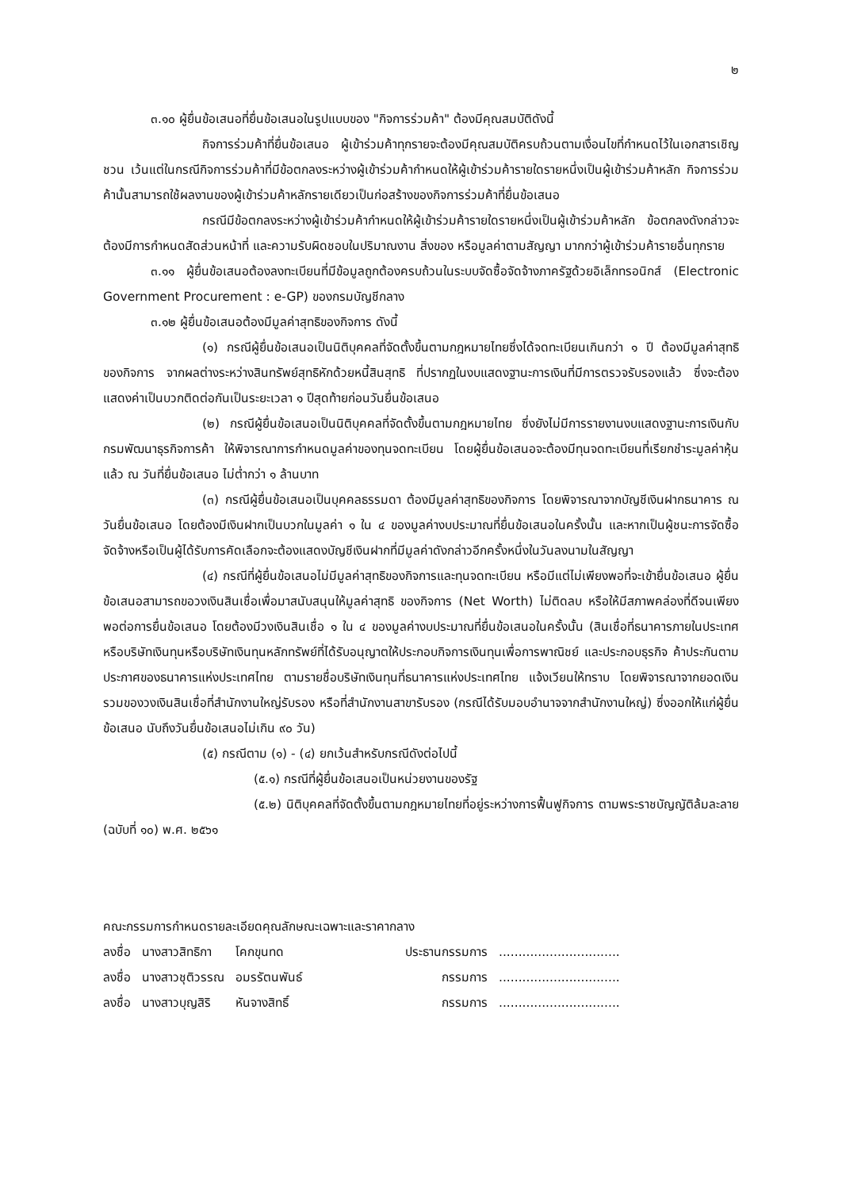๒
๓.๑๐ ผู้ยื่นข้อเสนอที่ยื่นข้อเสนอในรูปแบบของ "กิจการร่วมค้า" ต้องมีคุณสมบัติดังนี้
กิจการร่วมค้าที่ยื่นข้อเสนอ ผู้เข้าร่วมค้าทุกรายจะต้องมีคุณสมบัติครบถ้วนตามเงื่อนไขที่กำหนดไว้ในเอกสารเชิญชวน เว้นแต่ในกรณีกิจการร่วมค้าที่มีข้อตกลงระหว่างผู้เข้าร่วมค้ากำหนดให้ผู้เข้าร่วมค้ารายใดรายหนึ่งเป็นผู้เข้าร่วมค้าหลัก กิจการร่วมค้านั้นสามารถใช้ผลงานของผู้เข้าร่วมค้าหลักรายเดียวเป็นก่อสร้างของกิจการร่วมค้าที่ยื่นข้อเสนอ
กรณีมีข้อตกลงระหว่างผู้เข้าร่วมค้ากำหนดให้ผู้เข้าร่วมค้ารายใดรายหนึ่งเป็นผู้เข้าร่วมค้าหลัก ข้อตกลงดังกล่าวจะต้องมีการกำหนดสัดส่วนหน้าที่ และความรับผิดชอบในปริมาณงาน สิ่งของ หรือมูลค่าตามสัญญา มากกว่าผู้เข้าร่วมค้ารายอื่นทุกราย
๓.๑๑ ผู้ยื่นข้อเสนอต้องลงทะเบียนที่มีข้อมูลถูกต้องครบถ้วนในระบบจัดซื้อจัดจ้างภาครัฐด้วยอิเล็กทรอนิกส์ (Electronic Government Procurement : e-GP) ของกรมบัญชีกลาง
๓.๑๒ ผู้ยื่นข้อเสนอต้องมีมูลค่าสุทธิของกิจการ ดังนี้
(๑) กรณีผู้ยื่นข้อเสนอเป็นนิติบุคคลที่จัดตั้งขึ้นตามกฎหมายไทยซึ่งได้จดทะเบียนเกินกว่า ๑ ปี ต้องมีมูลค่าสุทธิของกิจการ จากผลต่างระหว่างสินทรัพย์สุทธิหักด้วยหนี้สินสุทธิ ที่ปรากฏในงบแสดงฐานะการเงินที่มีการตรวจรับรองแล้ว ซึ่งจะต้องแสดงค่าเป็นบวกติดต่อกันเป็นระยะเวลา ๑ ปีสุดท้ายก่อนวันยื่นข้อเสนอ
(๒) กรณีผู้ยื่นข้อเสนอเป็นนิติบุคคลที่จัดตั้งขึ้นตามกฎหมายไทย ซึ่งยังไม่มีการรายงานงบแสดงฐานะการเงินกับกรมพัฒนาธุรกิจการค้า ให้พิจารณาการกำหนดมูลค่าของทุนจดทะเบียน โดยผู้ยื่นข้อเสนอจะต้องมีทุนจดทะเบียนที่เรียกชำระมูลค่าหุ้นแล้ว ณ วันที่ยื่นข้อเสนอ ไม่ต่ำกว่า ๑ ล้านบาท
(๓) กรณีผู้ยื่นข้อเสนอเป็นบุคคลธรรมดา ต้องมีมูลค่าสุทธิของกิจการ โดยพิจารณาจากบัญชีเงินฝากธนาคาร ณ วันยื่นข้อเสนอ โดยต้องมีเงินฝากเป็นบวกในมูลค่า ๑ ใน ๔ ของมูลค่างบประมาณที่ยื่นข้อเสนอในครั้งนั้น และหากเป็นผู้ชนะการจัดซื้อจัดจ้างหรือเป็นผู้ได้รับการคัดเลือกจะต้องแสดงบัญชีเงินฝากที่มีมูลค่าดังกล่าวอีกครั้งหนึ่งในวันลงนามในสัญญา
(๔) กรณีที่ผู้ยื่นข้อเสนอไม่มีมูลค่าสุทธิของกิจการและทุนจดทะเบียน หรือมีแต่ไม่เพียงพอที่จะเข้ายื่นข้อเสนอ ผู้ยื่นข้อเสนอสามารถขอวงเงินสินเชื่อเพื่อมาสนับสนุนให้มูลค่าสุทธิ ของกิจการ (Net Worth) ไม่ติดลบ หรือให้มีสภาพคล่องที่ดีจนเพียงพอต่อการยื่นข้อเสนอ โดยต้องมีวงเงินสินเชื่อ ๑ ใน ๔ ของมูลค่างบประมาณที่ยื่นข้อเสนอในครั้งนั้น (สินเชื่อที่ธนาคารภายในประเทศ หรือบริษัทเงินทุนหรือบริษัทเงินทุนหลักทรัพย์ที่ได้รับอนุญาตให้ประกอบกิจการเงินทุนเพื่อการพาณิชย์ และประกอบธุรกิจ ค้าประกันตามประกาศของธนาคารแห่งประเทศไทย ตามรายชื่อบริษัทเงินทุนที่ธนาคารแห่งประเทศไทย แจ้งเวียนให้ทราบ โดยพิจารณาจากยอดเงินรวมของวงเงินสินเชื่อที่สำนักงานใหญ่รับรอง หรือที่สำนักงานสาขารับรอง (กรณีได้รับมอบอำนาจจากสำนักงานใหญ่) ซึ่งออกให้แก่ผู้ยื่นข้อเสนอ นับถึงวันยื่นข้อเสนอไม่เกิน ๙๐ วัน)
(๕) กรณีตาม (๑) - (๔) ยกเว้นสำหรับกรณีดังต่อไปนี้
(๕.๑) กรณีที่ผู้ยื่นข้อเสนอเป็นหน่วยงานของรัฐ
(๕.๒) นิติบุคคลที่จัดตั้งขึ้นตามกฎหมายไทยที่อยู่ระหว่างการฟื้นฟูกิจการ ตามพระราชบัญญัติล้มละลาย (ฉบับที่ ๑๐) พ.ศ. ๒๕๖๑
คณะกรรมการกำหนดรายละเอียดคุณลักษณะเฉพาะและราคากลาง
| ลงชื่อ | นางสาวสิทธิกา | โคกขุนทด | ประธานกรรมการ | ............................... |
| ลงชื่อ | นางสาวชุติวรรณ | อมรรัตนพันธ์ | กรรมการ | ............................... |
| ลงชื่อ | นางสาวบุญสิริ | หันจางสิทธิ์ | กรรมการ | ............................... |